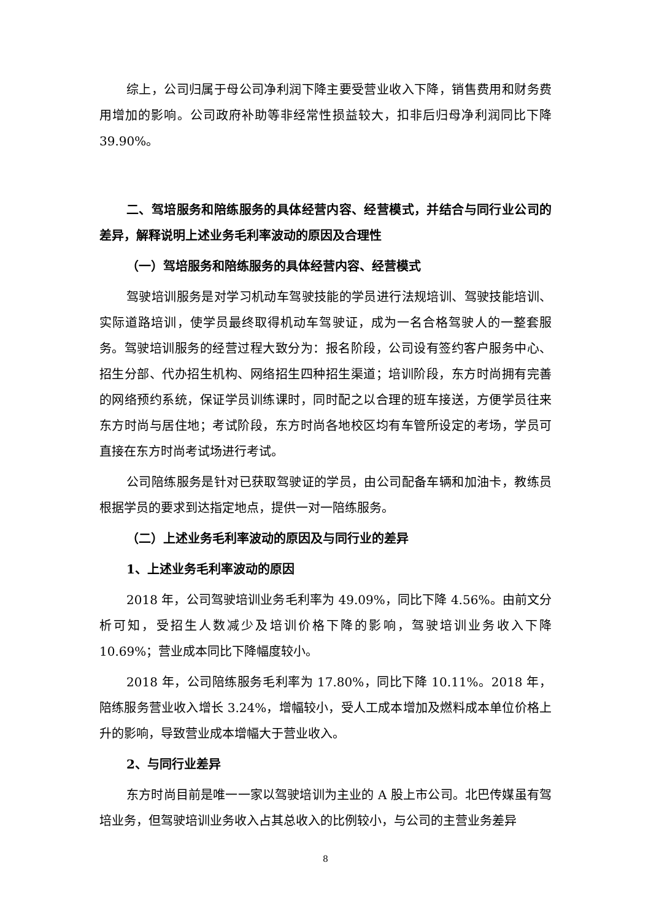综上，公司归属于母公司净利润下降主要受营业收入下降，销售费用和财务费用增加的影响。公司政府补助等非经常性损益较大，扣非后归母净利润同比下降39.90%。
二、驾培服务和陪练服务的具体经营内容、经营模式，并结合与同行业公司的差异，解释说明上述业务毛利率波动的原因及合理性
（一）驾培服务和陪练服务的具体经营内容、经营模式
驾驶培训服务是对学习机动车驾驶技能的学员进行法规培训、驾驶技能培训、实际道路培训，使学员最终取得机动车驾驶证，成为一名合格驾驶人的一整套服务。驾驶培训服务的经营过程大致分为：报名阶段，公司设有签约客户服务中心、招生分部、代办招生机构、网络招生四种招生渠道；培训阶段，东方时尚拥有完善的网络预约系统，保证学员训练课时，同时配之以合理的班车接送，方便学员往来东方时尚与居住地；考试阶段，东方时尚各地校区均有车管所设定的考场，学员可直接在东方时尚考试场进行考试。
公司陪练服务是针对已获取驾驶证的学员，由公司配备车辆和加油卡，教练员根据学员的要求到达指定地点，提供一对一陪练服务。
（二）上述业务毛利率波动的原因及与同行业的差异
1、上述业务毛利率波动的原因
2018 年，公司驾驶培训业务毛利率为 49.09%，同比下降 4.56%。由前文分析可知，受招生人数减少及培训价格下降的影响，驾驶培训业务收入下降 10.69%；营业成本同比下降幅度较小。
2018 年，公司陪练服务毛利率为 17.80%，同比下降 10.11%。2018 年，陪练服务营业收入增长 3.24%，增幅较小，受人工成本增加及燃料成本单位价格上升的影响，导致营业成本增幅大于营业收入。
2、与同行业差异
东方时尚目前是唯一一家以驾驶培训为主业的 A 股上市公司。北巴传媒虽有驾培业务，但驾驶培训业务收入占其总收入的比例较小，与公司的主营业务差异
8